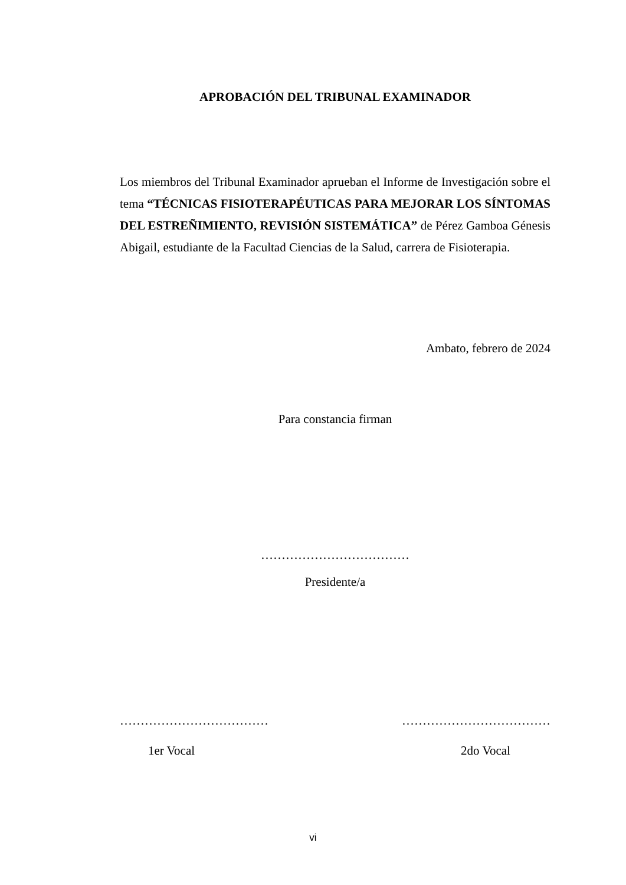APROBACIÓN DEL TRIBUNAL EXAMINADOR
Los miembros del Tribunal Examinador aprueban el Informe de Investigación sobre el tema “TÉCNICAS FISIOTERAPÉUTICAS PARA MEJORAR LOS SÍNTOMAS DEL ESTREÑIMIENTO, REVISIÓN SISTEMÁTICA” de Pérez Gamboa Génesis Abigail, estudiante de la Facultad Ciencias de la Salud, carrera de Fisioterapia.
Ambato, febrero de 2024
Para constancia firman
………………………………
Presidente/a
……………………………… ………………………………
1er Vocal 2do Vocal
vi